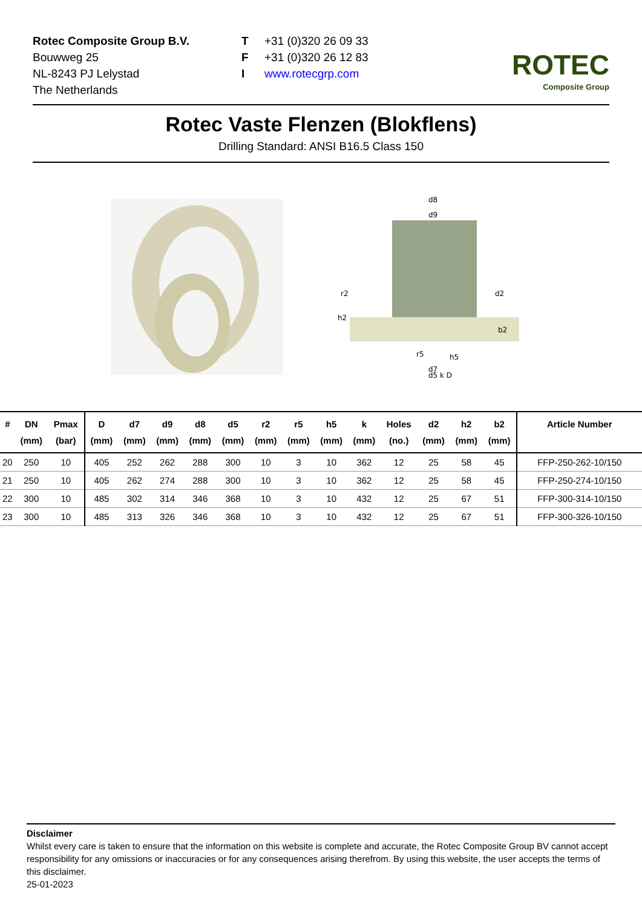Rotec Composite Group B.V.
Bouwweg 25
NL-8243 PJ Lelystad
The Netherlands
T +31 (0)320 26 09 33
F +31 (0)320 26 12 83
Iwww.rotecgrp.com
ROTEC
Composite Group
Rotec Vaste Flenzen (Blokflens)
Drilling Standard: ANSI B16.5 Class 150
d8
d9
d2
r2
h2
b2
r5
h5
d7
d5 k D
| # | DN (mm) | Pmax (bar) | D (mm) | d7 (mm) | d9 (mm) | d8 (mm) | d5 (mm) | r2 (mm) | r5 (mm) | h5 (mm) | k (mm) | Holes (no.) | d2 (mm) | h2 (mm) | b2 (mm) | Article Number |
| --- | --- | --- | --- | --- | --- | --- | --- | --- | --- | --- | --- | --- | --- | --- | --- | --- |
| 20 | 250 | 10 | 405 | 252 | 262 | 288 | 300 | 10 | 3 | 10 | 362 | 12 | 25 | 58 | 45 | FFP-250-262-10/150 |
| 21 | 250 | 10 | 405 | 262 | 274 | 288 | 300 | 10 | 3 | 10 | 362 | 12 | 25 | 58 | 45 | FFP-250-274-10/150 |
| 22 | 300 | 10 | 485 | 302 | 314 | 346 | 368 | 10 | 3 | 10 | 432 | 12 | 25 | 67 | 51 | FFP-300-314-10/150 |
| 23 | 300 | 10 | 485 | 313 | 326 | 346 | 368 | 10 | 3 | 10 | 432 | 12 | 25 | 67 | 51 | FFP-300-326-10/150 |
Disclaimer
Whilst every care is taken to ensure that the information on this website is complete and accurate, the Rotec Composite Group BV cannot accept responsibility for any omissions or inaccuracies or for any consequences arising therefrom. By using this website, the user accepts the terms of this disclaimer.
25-01-2023